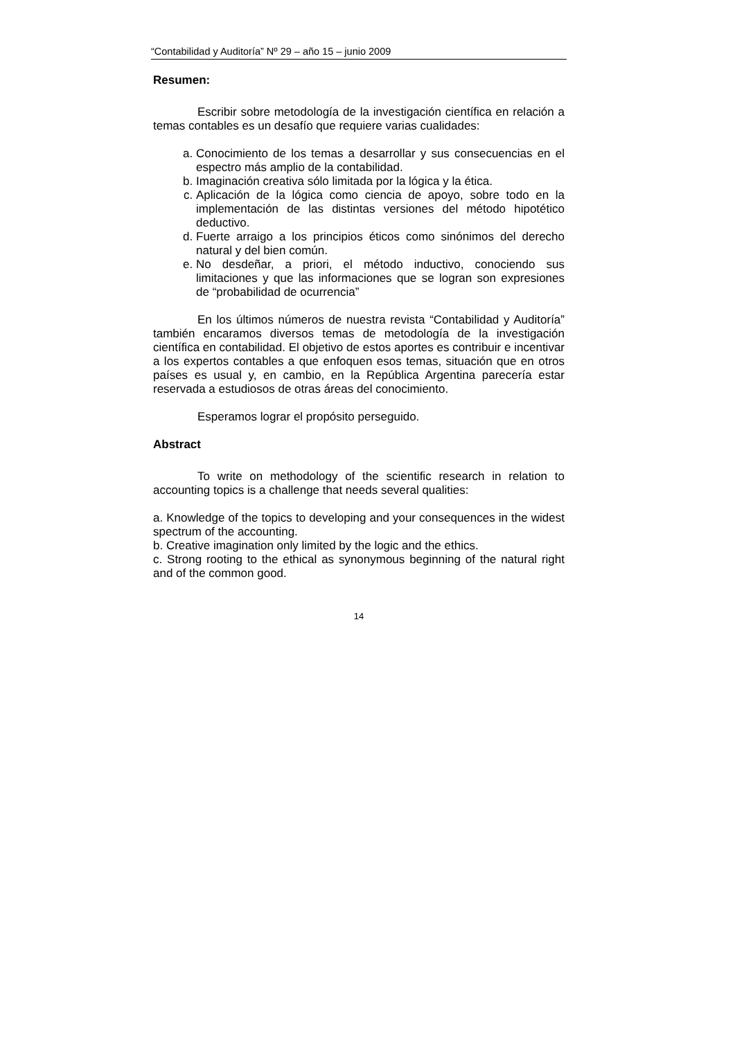“Contabilidad y Auditoría” Nº 29 – año 15 – junio 2009
Resumen:
Escribir sobre metodología de la investigación científica en relación a temas contables es un desafío que requiere varias cualidades:
a. Conocimiento de los temas a desarrollar y sus consecuencias en el espectro más amplio de la contabilidad.
b. Imaginación creativa sólo limitada por la lógica y la ética.
c. Aplicación de la lógica como ciencia de apoyo, sobre todo en la implementación de las distintas versiones del método hipotético deductivo.
d. Fuerte arraigo a los principios éticos como sinónimos del derecho natural y del bien común.
e. No desdeñar, a priori, el método inductivo, conociendo sus limitaciones y que las informaciones que se logran son expresiones de “probabilidad de ocurrencia”
En los últimos números de nuestra revista “Contabilidad y Auditoría” también encaramos diversos temas de metodología de la investigación científica en contabilidad. El objetivo de estos aportes es contribuir e incentivar a los expertos contables a que enfoquen esos temas, situación que en otros países es usual y, en cambio, en la República Argentina parecería estar reservada a estudiosos de otras áreas del conocimiento.
Esperamos lograr el propósito perseguido.
Abstract
To write on methodology of the scientific research in relation to accounting topics is a challenge that needs several qualities:
a. Knowledge of the topics to developing and your consequences in the widest spectrum of the accounting.
b. Creative imagination only limited by the logic and the ethics.
c. Strong rooting to the ethical as synonymous beginning of the natural right and of the common good.
14